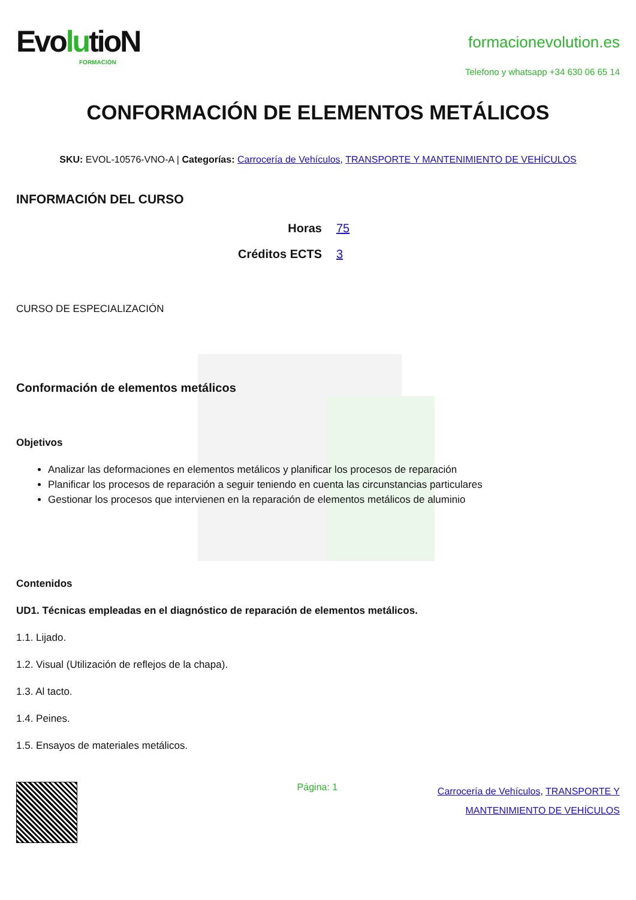EvolutioN
FORMACIÓN
formacionevolution.es
Telefono y whatsapp +34 630 06 65 14
CONFORMACIÓN DE ELEMENTOS METÁLICOS
SKU: EVOL-10576-VNO-A | Categorías: Carrocería de Vehículos, TRANSPORTE Y MANTENIMIENTO DE VEHÍCULOS
INFORMACIÓN DEL CURSO
Horas 75 Créditos ECTS 3
CURSO DE ESPECIALIZACIÓN
Conformación de elementos metálicos
Objetivos
Analizar las deformaciones en elementos metálicos y planificar los procesos de reparación
Planificar los procesos de reparación a seguir teniendo en cuenta las circunstancias particulares
Gestionar los procesos que intervienen en la reparación de elementos metálicos de aluminio
Contenidos
UD1. Técnicas empleadas en el diagnóstico de reparación de elementos metálicos.
1.1. Lijado.
1.2. Visual (Utilización de reflejos de la chapa).
1.3. Al tacto.
1.4. Peines.
1.5. Ensayos de materiales metálicos.
Página: 1
Carrocería de Vehículos, TRANSPORTE Y
MANTENIMIENTO DE VEHÍCULOS